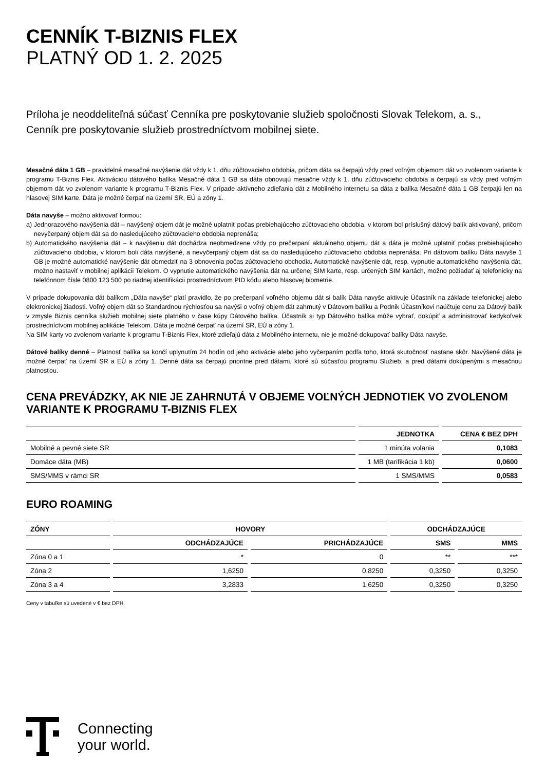CENNÍK T-BIZNIS FLEX
PLATNÝ OD 1. 2. 2025
Príloha je neoddeliteľná súčasť Cenníka pre poskytovanie služieb spoločnosti Slovak Telekom, a. s.,
Cenník pre poskytovanie služieb prostredníctvom mobilnej siete.
Mesačné dáta 1 GB – pravidelné mesačné navýšenie dát vždy k 1. dňu zúčtovacieho obdobia, pričom dáta sa čerpajú vždy pred voľným objemom dát vo zvolenom variante k programu T-Biznis Flex. Aktiváciou dátového balíka Mesačné dáta 1 GB sa dáta obnovujú mesačne vždy k 1. dňu zúčtovacieho obdobia a čerpajú sa vždy pred voľným objemom dát vo zvolenom variante k programu T-Biznis Flex. V prípade aktívneho zdieľania dát z Mobilného internetu sa dáta z balíka Mesačné dáta 1 GB čerpajú len na hlasovej SIM karte. Dáta je možné čerpať na území SR, EÚ a zóny 1.
Dáta navyše – možno aktivovať formou:
a) Jednorazového navýšenia dát – navýšený objem dát je možné uplatniť počas prebiehajúceho zúčtovacieho obdobia, v ktorom bol príslušný dátový balík aktivovaný, pričom nevyčerpaný objem dát sa do nasledujúceho zúčtovacieho obdobia neprenáša;
b) Automatického navýšenia dát – k navýšeniu dát dochádza neobmedzene vždy po prečerpaní aktuálneho objemu dát a dáta je možné uplatniť počas prebiehajúceho zúčtovacieho obdobia, v ktorom boli dáta navýšené, a nevyčerpaný objem dát sa do nasledujúceho zúčtovacieho obdobia neprenáša. Pri dátovom balíku Dáta navyše 1 GB je možné automatické navýšenie dát obmedziť na 3 obnovenia počas zúčtovacieho obchodia. Automatické navýšenie dát, resp. vypnutie automatického navýšenia dát, možno nastaviť v mobilnej aplikácii Telekom. O vypnutie automatického navýšenia dát na určenej SIM karte, resp. určených SIM kartách, možno požiadať aj telefonicky na telefónnom čísle 0800 123 500 po riadnej identifikácii prostredníctvom PID kódu alebo hlasovej biometrie.
V prípade dokupovania dát balíkom „Dáta navyše“ platí pravidlo, že po prečerpaní voľného objemu dát si balík Dáta navyše aktivuje Účastník na základe telefonickej alebo elektronickej žiadosti. Voľný objem dát so štandardnou rýchlosťou sa navýši o voľný objem dát zahrnutý v Dátovom balíku a Podnik Účastníkovi naúčtuje cenu za Dátový balík v zmysle Biznis cenníka služieb mobilnej siete platného v čase kúpy Dátového balíka. Účastník si typ Dátového balíka môže vybrať, dokúpiť a administrovať kedykoľvek prostredníctvom mobilnej aplikácie Telekom. Dáta je možné čerpať na území SR, EÚ a zóny 1.
Na SIM karty vo zvolenom variante k programu T-Biznis Flex, ktoré zdieľajú dáta z Mobilného internetu, nie je možné dokupovať balíky Dáta navyše.
Dátové balíky denné – Platnosť balíka sa končí uplynutím 24 hodín od jeho aktivácie alebo jeho vyčerpaním podľa toho, ktorá skutočnosť nastane skôr. Navýšené dáta je možné čerpať na území SR a EÚ a zóny 1. Denné dáta sa čerpajú prioritne pred dátami, ktoré sú súčasťou programu Služieb, a pred dátami dokúpenými s mesačnou platnosťou.
CENA PREVÁDZKY, AK NIE JE ZAHRNUTÁ V OBJEME VOĽNÝCH JEDNOTIEK VO ZVOLENOM VARIANTE K PROGRAMU T-BIZNIS FLEX
| | JEDNOTKA | CENA € BEZ DPH |
| --- | --- | --- |
| Mobilné a pevné siete SR | 1 minúta volania | 0,1083 |
| Domáce dáta (MB) | 1 MB (tarifikácia 1 kb) | 0,0600 |
| SMS/MMS v rámci SR | 1 SMS/MMS | 0,0583 |
EURO ROAMING
| ZÓNY | HOVORY | | ODCHÁDZAJÚCE | |
| --- | --- | --- | --- | --- |
| | ODCHÁDZAJÚCE | PRICHÁDZAJÚCE | SMS | MMS |
| Zóna 0 a 1 | * | 0 | ** | *** |
| Zóna 2 | 1,6250 | 0,8250 | 0,3250 | 0,3250 |
| Zóna 3 a 4 | 3,2833 | 1,6250 | 0,3250 | 0,3250 |
Ceny v tabuľke sú uvedené v € bez DPH.
Connecting
your world.